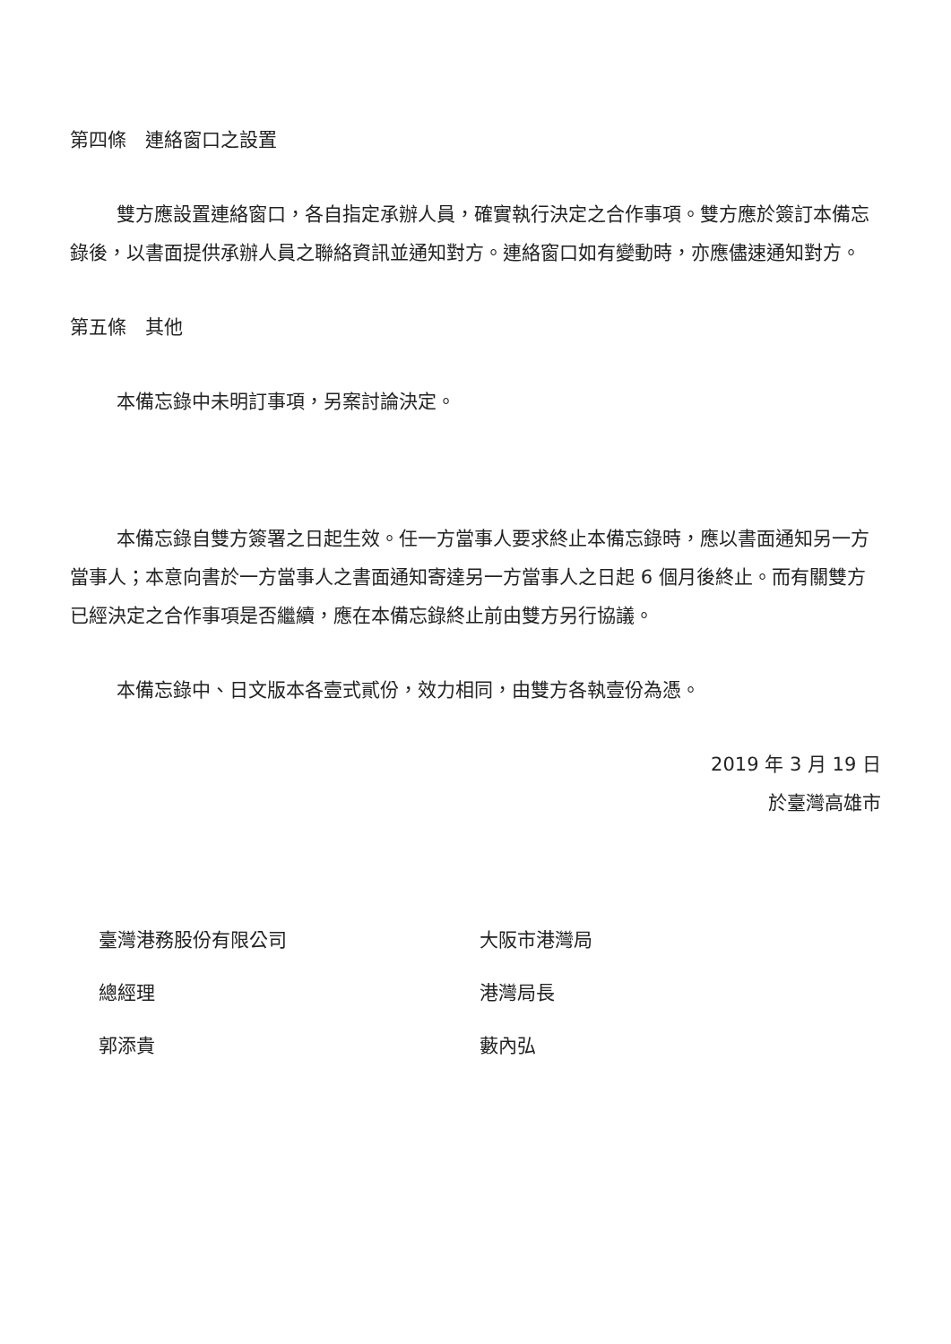第四條　連絡窗口之設置
雙方應設置連絡窗口，各自指定承辦人員，確實執行決定之合作事項。雙方應於簽訂本備忘錄後，以書面提供承辦人員之聯絡資訊並通知對方。連絡窗口如有變動時，亦應儘速通知對方。
第五條　其他
本備忘錄中未明訂事項，另案討論決定。
本備忘錄自雙方簽署之日起生效。任一方當事人要求終止本備忘錄時，應以書面通知另一方當事人；本意向書於一方當事人之書面通知寄達另一方當事人之日起 6 個月後終止。而有關雙方已經決定之合作事項是否繼續，應在本備忘錄終止前由雙方另行協議。
本備忘錄中、日文版本各壹式貳份，效力相同，由雙方各執壹份為憑。
2019 年 3 月 19 日
於臺灣高雄市
臺灣港務股份有限公司
總經理
郭添貴
大阪市港灣局
港灣局長
藪內弘